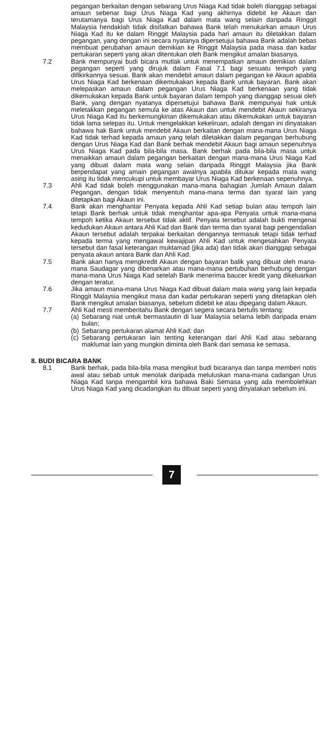pegangan berkaitan dengan sebarang Urus Niaga Kad tidak boleh dianggap sebagai amaun sebenar bagi Urus Niaga Kad yang akhirnya didebit ke Akaun dan terutamanya bagi Urus Niaga Kad dalam mata wang selain daripada Ringgit Malaysia hendaklah tidak disifatkan bahawa Bank telah menukarkan amaun Urus Niaga Kad itu ke dalam Ringgit Malaysia pada hari amaun itu diletakkan dalam pegangan, yang dengan ini secara nyatanya dipersetujui bahawa Bank adalah bebas membuat perubahan amaun demikian ke Ringgit Malaysia pada masa dan kadar pertukaran seperti yang akan ditentukan oleh Bank mengikut amalan biasanya.
7.2 Bank mempunyai budi bicara mutlak untuk menempatkan amaun demikian dalam pegangan seperti yang dirujuk dalam Fasal 7.1 bagi sesuatu tempoh yang difikirkannya sesuai. Bank akan mendebit amaun dalam pegangan ke Akaun apabila Urus Niaga Kad berkenaan dikemukakan kepada Bank untuk bayaran. Bank akan melepaskan amaun dalam pegangan Urus Niaga Kad berkenaan yang tidak dikemukakan kepada Bank untuk bayaran dalam tempoh yang dianggap sesuai oleh Bank, yang dengan nyatanya dipersetujui bahawa Bank mempunyai hak untuk meletakkan pegangan semula ke atas Akaun dan untuk mendebit Akaun sekiranya Urus Niaga Kad itu berkemungkinan dikemukakan atau dikemukakan untuk bayaran tidak lama selepas itu. Untuk mengelakkan kekeliruan, adalah dengan ini dinyatakan bahawa hak Bank untuk mendebit Akaun berkaitan dengan mana-mana Urus Niaga Kad tidak terhad kepada amaun yang telah diletakkan dalam pegangan berhubung dengan Urus Niaga Kad dan Bank berhak mendebit Akaun bagi amaun sepenuhnya Urus Niaga Kad pada bila-bila masa. Bank berhak pada bila-bila masa untuk menaikkan amaun dalam pegangan berkaitan dengan mana-mana Urus Niaga Kad yang dibuat dalam mata wang selain daripada Ringgit Malaysia jika Bank berpendapat yang amain pegangan awalnya apabila ditukar kepada mata wang asing itu tidak mencukupi untuk membayar Urus Niaga Kad berkenaan sepenuhnya.
7.3 Ahli Kad tidak boleh menggunakan mana-mana bahagian Jumlah Amaun dalam Pegangan, dengan tidak menyentuh mana-mana terma dan syarat lain yang ditetapkan bagi Akaun ini.
7.4 Bank akan menghantar Penyata kepada Ahli Kad setiap bulan atau tempoh lain tetapi Bank berhak untuk tidak menghantar apa-apa Penyata untuk mana-mana tempoh ketika Akaun tersebut tidak aktif. Penyata tersebut adalah bukti mengenai kedudukan Akaun antara Ahli Kad dan Bank dan terma dan syarat bagi pengendalian Akaun tersebut adalah terpakai berkaitan dengannya termasuk tetapi tidak terhad kepada terma yang mengawal kewajipan Ahli Kad untuk mengesahkan Penyata tersebut dan fasal keterangan muktamad (jika ada) dan tidak akan dianggap sebagai penyata akaun antara Bank dan Ahli Kad.
7.5 Bank akan hanya mengkredit Akaun dengan bayaran balik yang dibuat oleh mana-mana Saudagar yang dibenarkan atau mana-mana pertubuhan berhubung dengan mana-mana Urus Niaga Kad setelah Bank menerima baucer kredit yang dikeluarkan dengan teratur.
7.6 Jika amaun mana-mana Urus Niaga Kad dibuat dalam mata wang yang lain kepada Ringgit Malaysia mengikut masa dan kadar pertukaran seperti yang ditetapkan oleh Bank mengikut amalan biasanya, sebelum didebit ke atau dipegang dalam Akaun.
7.7 Ahli Kad mesti memberitahu Bank dengan segera secara bertulis tentang:
(a)
Sebarang niat untuk bermastautin di luar Malaysia selama lebih daripada enam bulan;
(b)
Sebarang pertukaran alamat Ahli Kad; dan
(c)
Sebarang pertukaran lain tenting keterangan dari Ahli Kad atau sebarang maklumat lain yang mungkin diminta oleh Bank dari semasa ke semasa.
8. BUDI BICARA BANK
8.1 Bank berhak, pada bila-bila masa mengikut budi bicaranya dan tanpa memberi notis awal atau sebab untuk menolak daripada meluluskan mana-mana cadangan Urus Niaga Kad tanpa mengambil kira bahawa Baki Semasa yang ada membolehkan Urus Niaga Kad yang dicadangkan itu dibuat seperti yang dinyatakan sebelum ini.
7